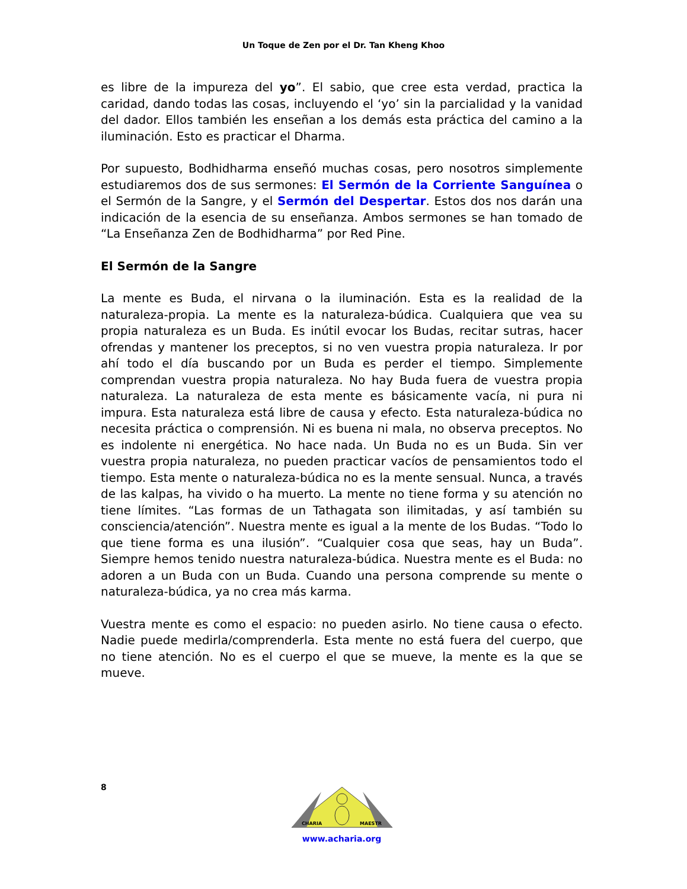Un Toque de Zen por el Dr. Tan Kheng Khoo
es libre de la impureza del yo”. El sabio, que cree esta verdad, practica la caridad, dando todas las cosas, incluyendo el ‘yo’ sin la parcialidad y la vanidad del dador. Ellos también les enseñan a los demás esta práctica del camino a la iluminación. Esto es practicar el Dharma.
Por supuesto, Bodhidharma enseñó muchas cosas, pero nosotros simplemente estudiaremos dos de sus sermones: El Sermón de la Corriente Sanguínea o el Sermón de la Sangre, y el Sermón del Despertar. Estos dos nos darán una indicación de la esencia de su enseñanza. Ambos sermones se han tomado de “La Enseñanza Zen de Bodhidharma” por Red Pine.
El Sermón de la Sangre
La mente es Buda, el nirvana o la iluminación. Esta es la realidad de la naturaleza-propia. La mente es la naturaleza-búdica. Cualquiera que vea su propia naturaleza es un Buda. Es inútil evocar los Budas, recitar sutras, hacer ofrendas y mantener los preceptos, si no ven vuestra propia naturaleza. Ir por ahí todo el día buscando por un Buda es perder el tiempo. Simplemente comprendan vuestra propia naturaleza. No hay Buda fuera de vuestra propia naturaleza. La naturaleza de esta mente es básicamente vacía, ni pura ni impura. Esta naturaleza está libre de causa y efecto. Esta naturaleza-búdica no necesita práctica o comprensión. Ni es buena ni mala, no observa preceptos. No es indolente ni energética. No hace nada. Un Buda no es un Buda. Sin ver vuestra propia naturaleza, no pueden practicar vacíos de pensamientos todo el tiempo. Esta mente o naturaleza-búdica no es la mente sensual. Nunca, a través de las kalpas, ha vivido o ha muerto. La mente no tiene forma y su atención no tiene límites. “Las formas de un Tathagata son ilimitadas, y así también su consciencia/atención”. Nuestra mente es igual a la mente de los Budas. “Todo lo que tiene forma es una ilusión”. “Cualquier cosa que seas, hay un Buda”. Siempre hemos tenido nuestra naturaleza-búdica. Nuestra mente es el Buda: no adoren a un Buda con un Buda. Cuando una persona comprende su mente o naturaleza-búdica, ya no crea más karma.
Vuestra mente es como el espacio: no pueden asirlo. No tiene causa o efecto. Nadie puede medirla/comprenderla. Esta mente no está fuera del cuerpo, que no tiene atención. No es el cuerpo el que se mueve, la mente es la que se mueve.
8
CHARIA
MAESTR
www.acharia.org